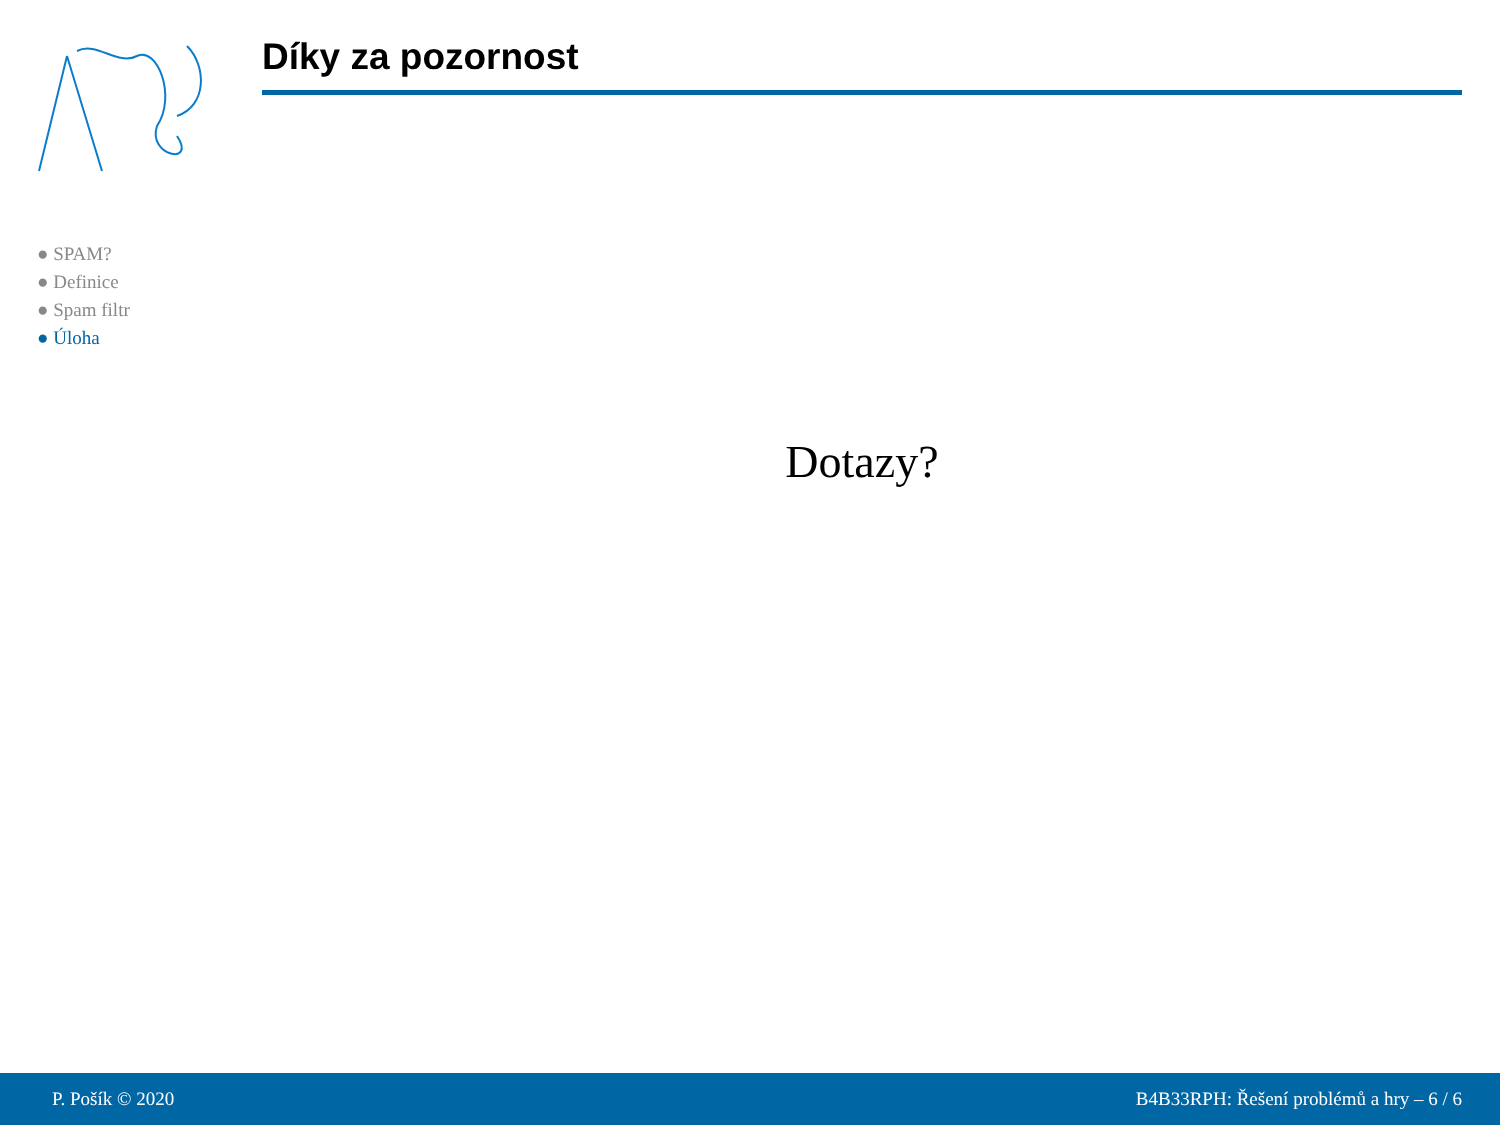● SPAM?
● Definice
● Spam filtr
● Úloha
Díky za pozornost
Dotazy?
P. Pošík © 2020 B4B33RPH: Řešení problémů a hry – 6 / 6